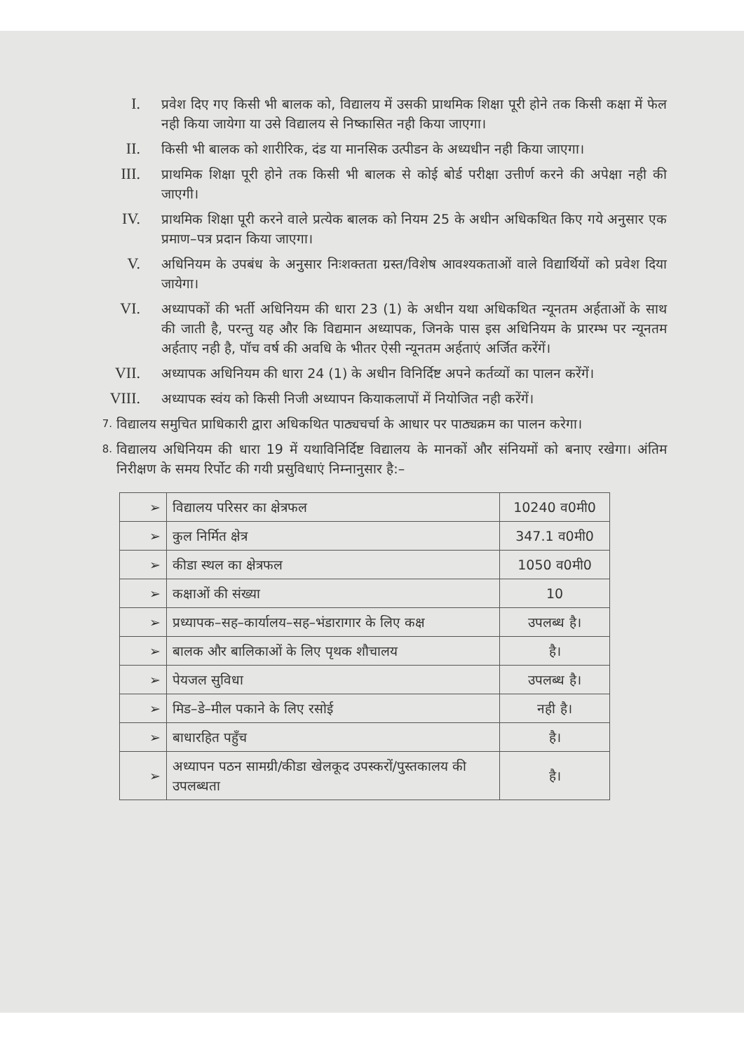I.
प्रवेश दिए गए किसी भी बालक को, विद्यालय में उसकी प्राथमिक शिक्षा पूरी होने तक किसी कक्षा में फेल नही किया जायेगा या उसे विद्यालय से निष्कासित नही किया जाएगा।
II.
किसी भी बालक को शारीरिक, दंड या मानसिक उत्पीडन के अध्यधीन नही किया जाएगा।
III.
प्राथमिक शिक्षा पूरी होने तक किसी भी बालक से कोई बोर्ड परीक्षा उत्तीर्ण करने की अपेक्षा नही की जाएगी।
IV.
प्राथमिक शिक्षा पूरी करने वाले प्रत्येक बालक को नियम 25 के अधीन अधिकथित किए गये अनुसार एक प्रमाण–पत्र प्रदान किया जाएगा।
V.
अधिनियम के उपबंध के अनुसार निःशक्तता ग्रस्त/विशेष आवश्यकताओं वाले विद्यार्थियों को प्रवेश दिया जायेगा।
VI.
अध्यापकों की भर्ती अधिनियम की धारा 23 (1) के अधीन यथा अधिकथित न्यूनतम अर्हताओं के साथ की जाती है, परन्तु यह और कि विद्यमान अध्यापक, जिनके पास इस अधिनियम के प्रारम्भ पर न्यूनतम अर्हताए नही है, पॉच वर्ष की अवधि के भीतर ऐसी न्यूनतम अर्हताएं अर्जित करेंगें।
VII.
अध्यापक अधिनियम की धारा 24 (1) के अधीन विनिर्दिष्ट अपने कर्तव्यों का पालन करेंगें।
VIII.
अध्यापक स्वंय को किसी निजी अध्यापन कियाकलापों में नियोजित नही करेंगें।
7.
विद्यालय समुचित प्राधिकारी द्वारा अधिकथित पाठ्यचर्चा के आधार पर पाठ्यक्रम का पालन करेगा।
8.
विद्यालय अधिनियम की धारा 19 में यथाविनिर्दिष्ट विद्यालय के मानकों और संनियमों को बनाए रखेगा। अंतिम निरीक्षण के समय रिर्पोट की गयी प्रसुविधाएं निम्नानुसार है:–
| ➢ | विद्यालय परिसर का क्षेत्रफल | 10240 व0मी0 |
| ➢ | कुल निर्मित क्षेत्र | 347.1 व0मी0 |
| ➢ | कीडा स्थल का क्षेत्रफल | 1050 व0मी0 |
| ➢ | कक्षाओं की संख्या | 10 |
| ➢ | प्रध्यापक–सह–कार्यालय–सह–भंडारागार के लिए कक्ष | उपलब्ध है। |
| ➢ | बालक और बालिकाओं के लिए पृथक शौचालय | है। |
| ➢ | पेयजल सुविधा | उपलब्ध है। |
| ➢ | मिड–डे–मील पकाने के लिए रसोई | नही है। |
| ➢ | बाधारहित पहुँच | है। |
| ➢ | अध्यापन पठन सामग्री/कीडा खेलकूद उपस्करों/पुस्तकालय की उपलब्धता | है। |